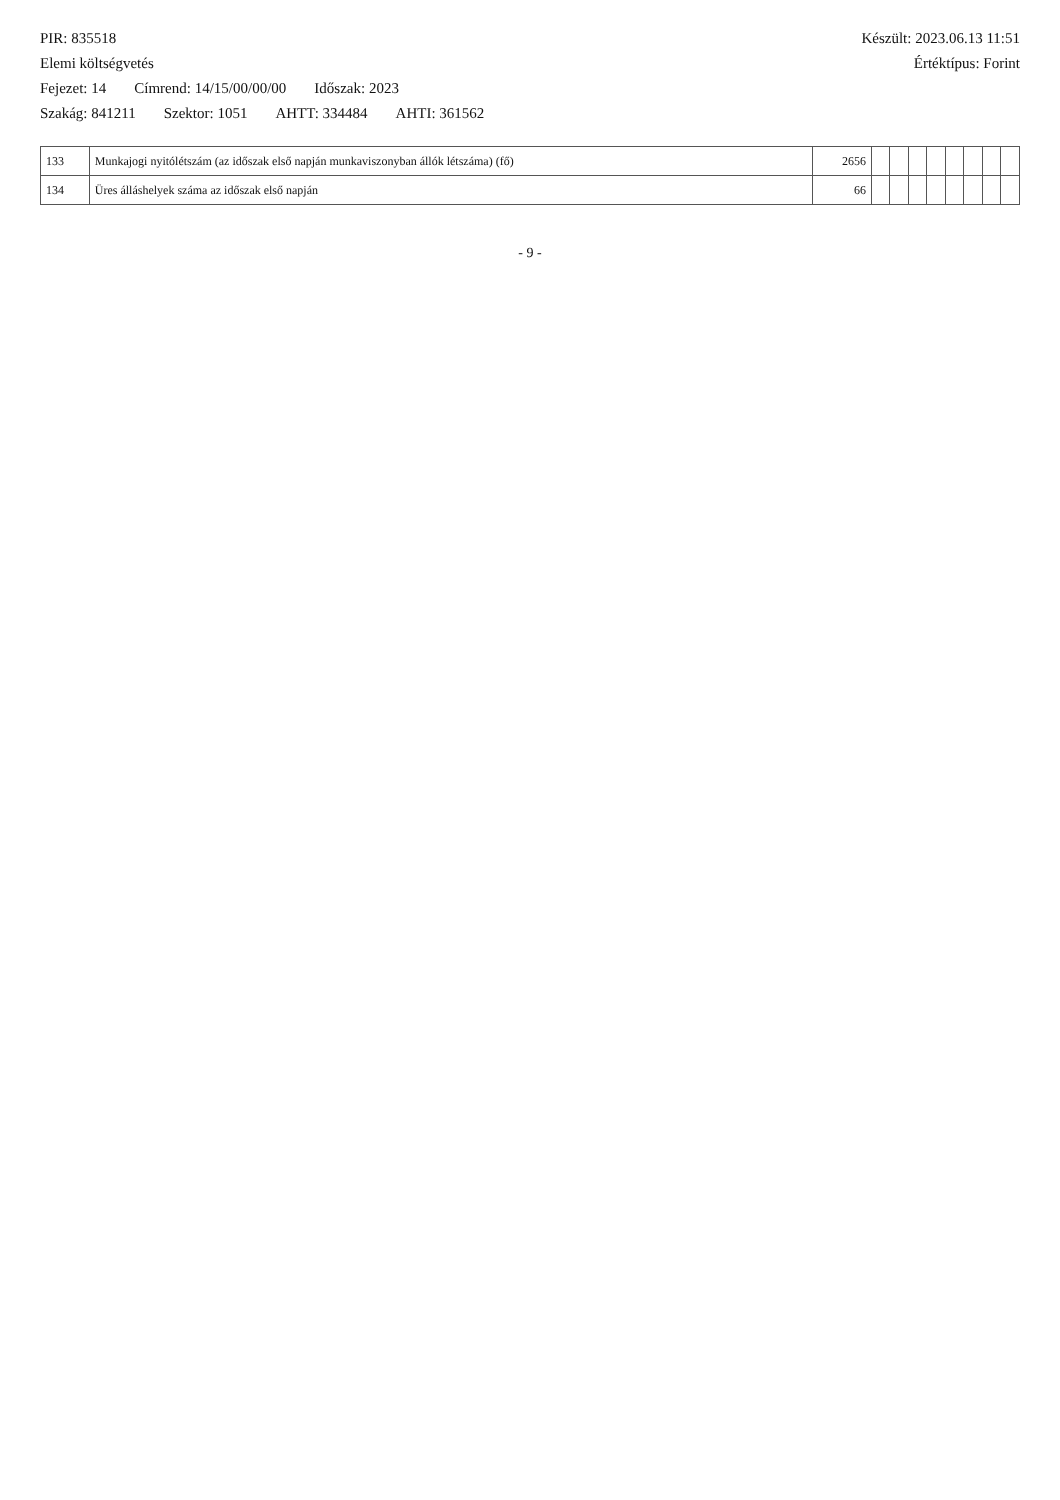PIR: 835518 Készült: 2023.06.13 11:51
Elemi költségvetés Értéktípus: Forint
Fejezet: 14 Címrend: 14/15/00/00/00 Időszak: 2023
Szakág: 841211 Szektor: 1051 AHTT: 334484 AHTI: 361562
| 133 | Munkajogi nyitólétszám (az időszak első napján munkaviszonyban állók létszáma) (fő) | 2656 | | | | | | | | |
| 134 | Üres álláshelyek száma az időszak első napján | 66 | | | | | | | | |
- 9 -